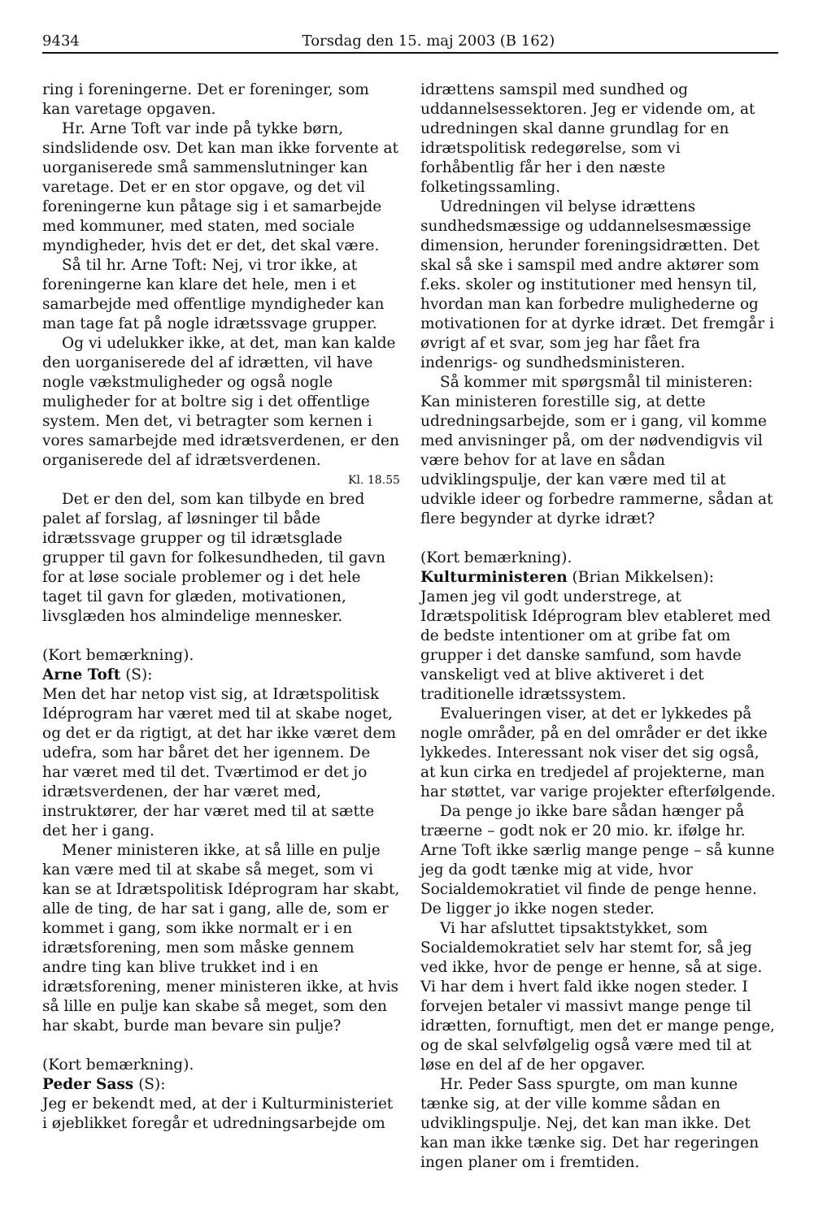9434 Torsdag den 15. maj 2003 (B 162)
ring i foreningerne. Det er foreninger, som kan varetage opgaven.
Hr. Arne Toft var inde på tykke børn, sindslidende osv. Det kan man ikke forvente at uorganiserede små sammenslutninger kan varetage. Det er en stor opgave, og det vil foreningerne kun påtage sig i et samarbejde med kommuner, med staten, med sociale myndigheder, hvis det er det, det skal være.
Så til hr. Arne Toft: Nej, vi tror ikke, at foreningerne kan klare det hele, men i et samarbejde med offentlige myndigheder kan man tage fat på nogle idrætssvage grupper.
Og vi udelukker ikke, at det, man kan kalde den uorganiserede del af idrætten, vil have nogle vækstmuligheder og også nogle muligheder for at boltre sig i det offentlige system. Men det, vi betragter som kernen i vores samarbejde med idrætsverdenen, er den organiserede del af idrætsverdenen.
Kl. 18.55
Det er den del, som kan tilbyde en bred palet af forslag, af løsninger til både idrætssvage grupper og til idrætsglade grupper til gavn for folkesundheden, til gavn for at løse sociale problemer og i det hele taget til gavn for glæden, motivationen, livsglæden hos almindelige mennesker.
(Kort bemærkning).
Arne Toft (S):
Men det har netop vist sig, at Idrætspolitisk Idéprogram har været med til at skabe noget, og det er da rigtigt, at det har ikke været dem udefra, som har båret det her igennem. De har været med til det. Tværtimod er det jo idrætsverdenen, der har været med, instruktører, der har været med til at sætte det her i gang.
Mener ministeren ikke, at så lille en pulje kan være med til at skabe så meget, som vi kan se at Idrætspolitisk Idéprogram har skabt, alle de ting, de har sat i gang, alle de, som er kommet i gang, som ikke normalt er i en idrætsforening, men som måske gennem andre ting kan blive trukket ind i en idrætsforening, mener ministeren ikke, at hvis så lille en pulje kan skabe så meget, som den har skabt, burde man bevare sin pulje?
(Kort bemærkning).
Peder Sass (S):
Jeg er bekendt med, at der i Kulturministeriet i øjeblikket foregår et udredningsarbejde om
idrættens samspil med sundhed og uddannelsessektoren. Jeg er vidende om, at udredningen skal danne grundlag for en idrætspolitisk redegørelse, som vi forhåbentlig får her i den næste folketingssamling.
Udredningen vil belyse idrættens sundhedsmæssige og uddannelsesmæssige dimension, herunder foreningsidrætten. Det skal så ske i samspil med andre aktører som f.eks. skoler og institutioner med hensyn til, hvordan man kan forbedre mulighederne og motivationen for at dyrke idræt. Det fremgår i øvrigt af et svar, som jeg har fået fra indenrigs- og sundhedsministeren.
Så kommer mit spørgsmål til ministeren: Kan ministeren forestille sig, at dette udredningsarbejde, som er i gang, vil komme med anvisninger på, om der nødvendigvis vil være behov for at lave en sådan udviklingspulje, der kan være med til at udvikle ideer og forbedre rammerne, sådan at flere begynder at dyrke idræt?
(Kort bemærkning).
Kulturministeren (Brian Mikkelsen):
Jamen jeg vil godt understrege, at Idrætspolitisk Idéprogram blev etableret med de bedste intentioner om at gribe fat om grupper i det danske samfund, som havde vanskeligt ved at blive aktiveret i det traditionelle idrætssystem.
Evalueringen viser, at det er lykkedes på nogle områder, på en del områder er det ikke lykkedes. Interessant nok viser det sig også, at kun cirka en tredjedel af projekterne, man har støttet, var varige projekter efterfølgende.
Da penge jo ikke bare sådan hænger på træerne – godt nok er 20 mio. kr. ifølge hr. Arne Toft ikke særlig mange penge – så kunne jeg da godt tænke mig at vide, hvor Socialdemokratiet vil finde de penge henne. De ligger jo ikke nogen steder.
Vi har afsluttet tipsaktstykket, som Socialdemokratiet selv har stemt for, så jeg ved ikke, hvor de penge er henne, så at sige. Vi har dem i hvert fald ikke nogen steder. I forvejen betaler vi massivt mange penge til idrætten, fornuftigt, men det er mange penge, og de skal selvfølgelig også være med til at løse en del af de her opgaver.
Hr. Peder Sass spurgte, om man kunne tænke sig, at der ville komme sådan en udviklingspulje. Nej, det kan man ikke. Det kan man ikke tænke sig. Det har regeringen ingen planer om i fremtiden.